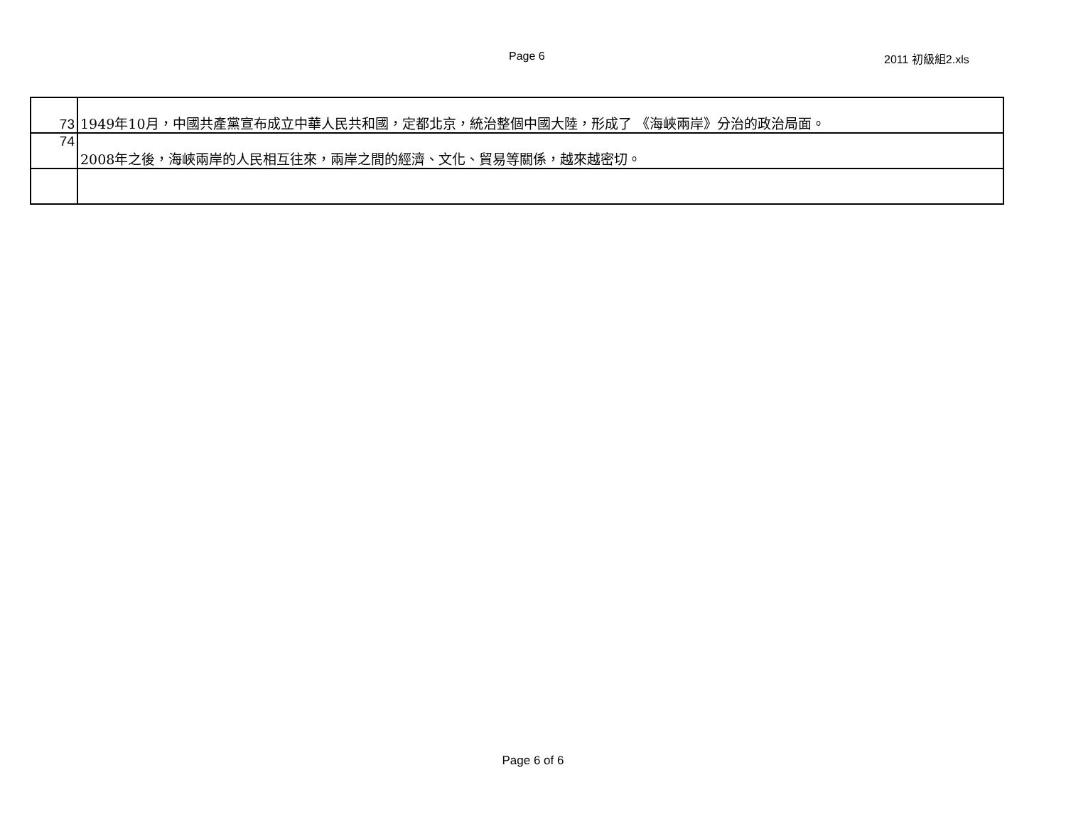Page 6 2011 初級組2.xls
| 73 | 1949年10月，中國共產黨宣布成立中華人民共和國，定都北京，統治整個中國大陸，形成了 《海峽兩岸》分治的政治局面。 |
| 74 | 2008年之後，海峽兩岸的人民相互往來，兩岸之間的經濟、文化、貿易等關係，越來越密切。 |
Page 6 of 6